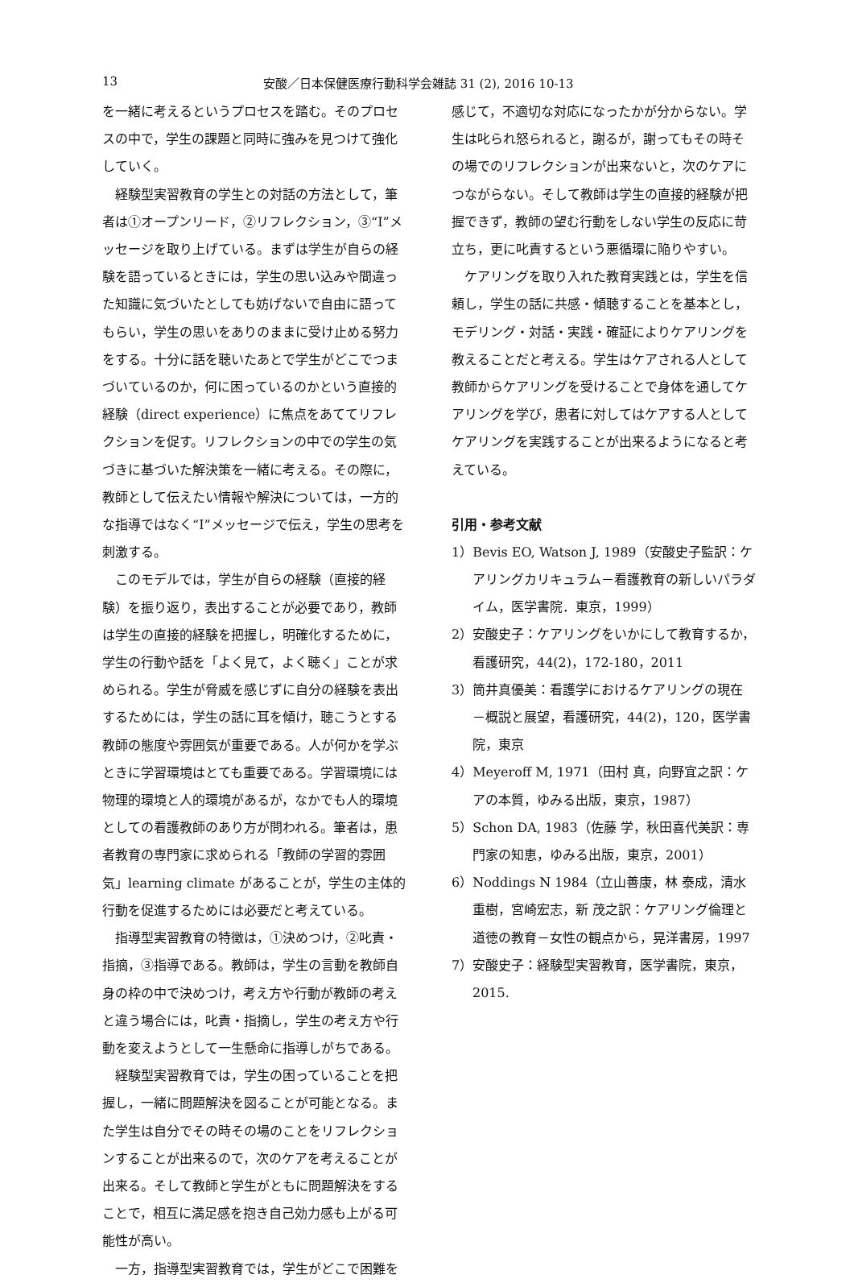13 安酸／日本保健医療行動科学会雑誌 31 (2), 2016 10-13
を一緒に考えるというプロセスを踏む。そのプロセスの中で，学生の課題と同時に強みを見つけて強化していく。
経験型実習教育の学生との対話の方法として，筆者は①オープンリード，②リフレクション，③“I”メッセージを取り上げている。まずは学生が自らの経験を語っているときには，学生の思い込みや間違った知識に気づいたとしても妨げないで自由に語ってもらい，学生の思いをありのままに受け止める努力をする。十分に話を聴いたあとで学生がどこでつまづいているのか，何に困っているのかという直接的経験（direct experience）に焦点をあててリフレクションを促す。リフレクションの中での学生の気づきに基づいた解決策を一緒に考える。その際に，教師として伝えたい情報や解決については，一方的な指導ではなく“I”メッセージで伝え，学生の思考を刺激する。
このモデルでは，学生が自らの経験（直接的経験）を振り返り，表出することが必要であり，教師は学生の直接的経験を把握し，明確化するために，学生の行動や話を「よく見て，よく聴く」ことが求められる。学生が脅威を感じずに自分の経験を表出するためには，学生の話に耳を傾け，聴こうとする教師の態度や雰囲気が重要である。人が何かを学ぶときに学習環境はとても重要である。学習環境には物理的環境と人的環境があるが，なかでも人的環境としての看護教師のあり方が問われる。筆者は，患者教育の専門家に求められる「教師の学習的雰囲気」learning climate があることが，学生の主体的行動を促進するためには必要だと考えている。
指導型実習教育の特徴は，①決めつけ，②叱責・指摘，③指導である。教師は，学生の言動を教師自身の枠の中で決めつけ，考え方や行動が教師の考えと違う場合には，叱責・指摘し，学生の考え方や行動を変えようとして一生懸命に指導しがちである。
経験型実習教育では，学生の困っていることを把握し，一緒に問題解決を図ることが可能となる。また学生は自分でその時その場のことをリフレクションすることが出来るので，次のケアを考えることが出来る。そして教師と学生がともに問題解決をすることで，相互に満足感を抱き自己効力感も上がる可能性が高い。
一方，指導型実習教育では，学生がどこで困難を
感じて，不適切な対応になったかが分からない。学生は叱られ怒られると，謝るが，謝ってもその時その場でのリフレクションが出来ないと，次のケアにつながらない。そして教師は学生の直接的経験が把握できず，教師の望む行動をしない学生の反応に苛立ち，更に叱責するという悪循環に陥りやすい。
ケアリングを取り入れた教育実践とは，学生を信頼し，学生の話に共感・傾聴することを基本とし，モデリング・対話・実践・確証によりケアリングを教えることだと考える。学生はケアされる人として教師からケアリングを受けることで身体を通してケアリングを学び，患者に対してはケアする人としてケアリングを実践することが出来るようになると考えている。
引用・参考文献
1）Bevis EO, Watson J, 1989（安酸史子監訳：ケアリングカリキュラム－看護教育の新しいパラダイム，医学書院．東京，1999）
2）安酸史子：ケアリングをいかにして教育するか，看護研究，44(2)，172-180，2011
3）筒井真優美：看護学におけるケアリングの現在－概説と展望，看護研究，44(2)，120，医学書院，東京
4）Meyeroff M, 1971（田村 真，向野宜之訳：ケアの本質，ゆみる出版，東京，1987）
5）Schon DA, 1983（佐藤 学，秋田喜代美訳：専門家の知恵，ゆみる出版，東京，2001）
6）Noddings N 1984（立山善康，林 泰成，清水重樹，宮崎宏志，新 茂之訳：ケアリング倫理と道徳の教育－女性の観点から，晃洋書房，1997
7）安酸史子：経験型実習教育，医学書院，東京，2015.